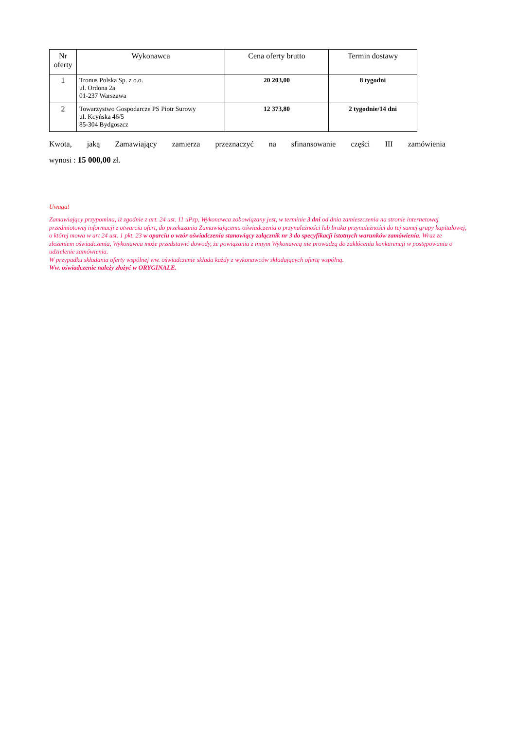| Nr oferty | Wykonawca | Cena oferty brutto | Termin dostawy |
| --- | --- | --- | --- |
| 1 | Tronus Polska Sp. z o.o. ul. Ordona 2a 01-237 Warszawa | 20 203,00 | 8 tygodni |
| 2 | Towarzystwo Gospodarcze PS Piotr Surowy ul. Kcyńska 46/5 85-304 Bydgoszcz | 12 373,80 | 2 tygodnie/14 dni |
Kwota, jaką Zamawiający zamierza przeznaczyć na sfinansowanie części III zamówienia
wynosi : 15 000,00 zł.
Uwaga!
Zamawiający przypomina, iż zgodnie z art. 24 ust. 11 uPzp, Wykonawca zobowiązany jest, w terminie 3 dni od dnia zamieszczenia na stronie internetowej przedmiotowej informacji z otwarcia ofert, do przekazania Zamawiającemu oświadczenia o przynależności lub braku przynależności do tej samej grupy kapitałowej, o której mowa w art 24 ust. 1 pkt. 23 w oparciu o wzór oświadczenia stanowiący załącznik nr 3 do specyfikacji istotnych warunków zamówienia. Wraz ze złożeniem oświadczenia, Wykonawca może przedstawić dowody, że powiązania z innym Wykonawcą nie prowadzą do zakłócenia konkurencji w postępowaniu o udzielenie zamówienia.
W przypadku składania oferty wspólnej ww. oświadczenie składa każdy z wykonawców składających ofertę wspólną.
Ww. oświadczenie należy złożyć w ORYGINALE.